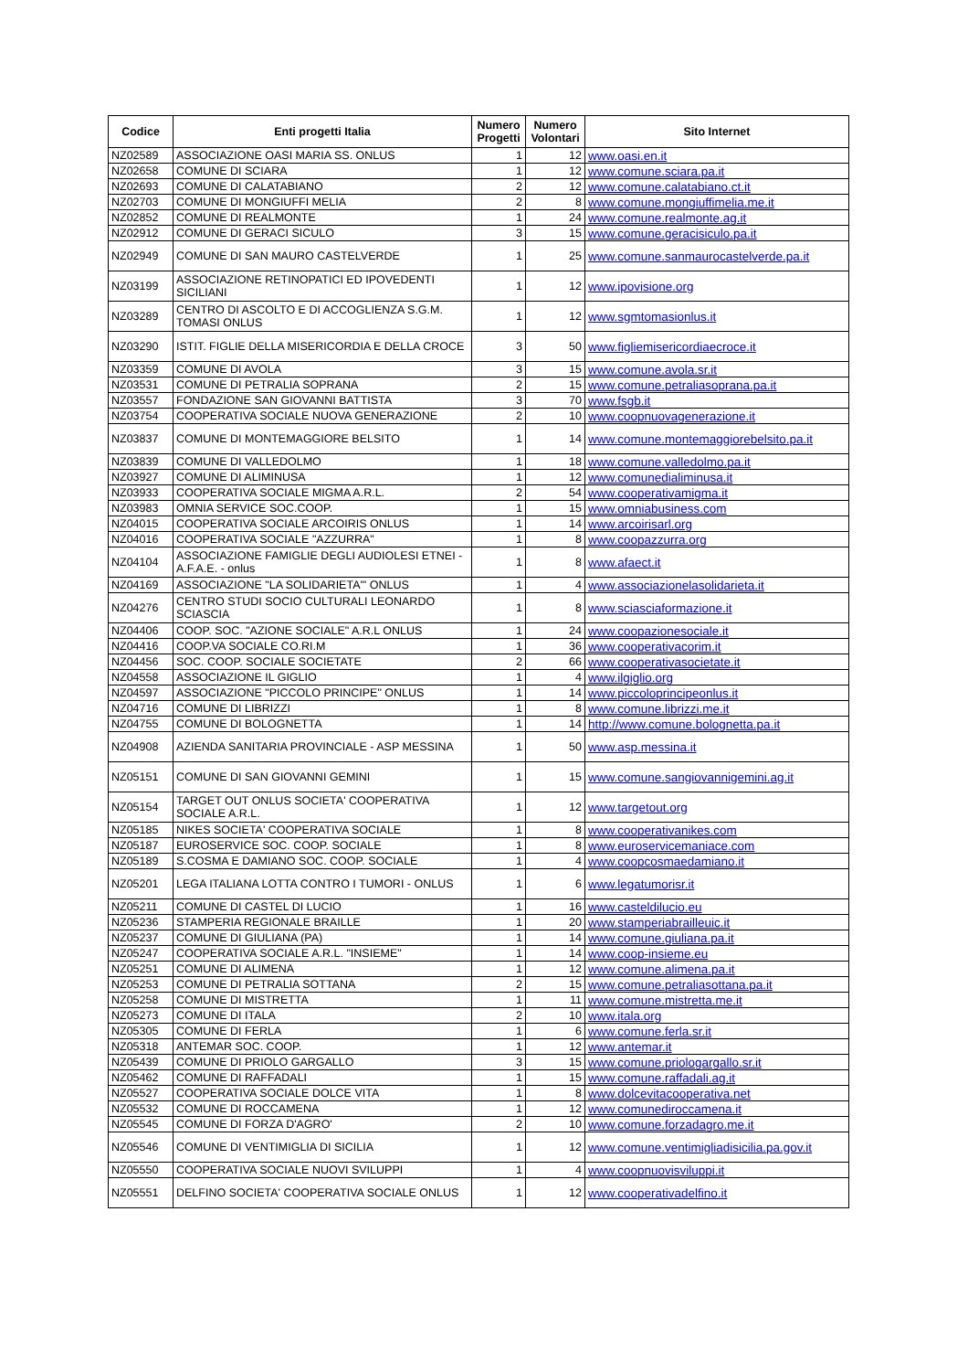| Codice | Enti progetti Italia | Numero Progetti | Numero Volontari | Sito Internet |
| --- | --- | --- | --- | --- |
| NZ02589 | ASSOCIAZIONE OASI MARIA SS. ONLUS | 1 | 12 | www.oasi.en.it |
| NZ02658 | COMUNE DI SCIARA | 1 | 12 | www.comune.sciara.pa.it |
| NZ02693 | COMUNE DI CALATABIANO | 2 | 12 | www.comune.calatabiano.ct.it |
| NZ02703 | COMUNE DI MONGIUFFI MELIA | 2 | 8 | www.comune.mongiuffimelia.me.it |
| NZ02852 | COMUNE DI REALMONTE | 1 | 24 | www.comune.realmonte.ag.it |
| NZ02912 | COMUNE DI GERACI SICULO | 3 | 15 | www.comune.geracisiculo.pa.it |
| NZ02949 | COMUNE DI SAN MAURO CASTELVERDE | 1 | 25 | www.comune.sanmaurocastelverde.pa.it |
| NZ03199 | ASSOCIAZIONE RETINOPATICI ED IPOVEDENTI SICILIANI | 1 | 12 | www.ipovisione.org |
| NZ03289 | CENTRO DI ASCOLTO E DI ACCOGLIENZA S.G.M. TOMASI ONLUS | 1 | 12 | www.sgmtomasionlus.it |
| NZ03290 | ISTIT. FIGLIE DELLA MISERICORDIA E DELLA CROCE | 3 | 50 | www.figliemisericordiaecroce.it |
| NZ03359 | COMUNE DI AVOLA | 3 | 15 | www.comune.avola.sr.it |
| NZ03531 | COMUNE DI PETRALIA SOPRANA | 2 | 15 | www.comune.petraliasoprana.pa.it |
| NZ03557 | FONDAZIONE SAN GIOVANNI BATTISTA | 3 | 70 | www.fsgb.it |
| NZ03754 | COOPERATIVA SOCIALE NUOVA GENERAZIONE | 2 | 10 | www.coopnuovagenerazione.it |
| NZ03837 | COMUNE DI MONTEMAGGIORE BELSITO | 1 | 14 | www.comune.montemaggiorebelsito.pa.it |
| NZ03839 | COMUNE DI VALLEDOLMO | 1 | 18 | www.comune.valledolmo.pa.it |
| NZ03927 | COMUNE DI ALIMINUSA | 1 | 12 | www.comunedialiminusa.it |
| NZ03933 | COOPERATIVA SOCIALE MIGMA A.R.L. | 2 | 54 | www.cooperativamigma.it |
| NZ03983 | OMNIA SERVICE SOC.COOP. | 1 | 15 | www.omniabusiness.com |
| NZ04015 | COOPERATIVA SOCIALE ARCOIRIS ONLUS | 1 | 14 | www.arcoirisarl.org |
| NZ04016 | COOPERATIVA SOCIALE "AZZURRA" | 1 | 8 | www.coopazzurra.org |
| NZ04104 | ASSOCIAZIONE FAMIGLIE DEGLI AUDIOLESI ETNEI - A.F.A.E. - onlus | 1 | 8 | www.afaect.it |
| NZ04169 | ASSOCIAZIONE "LA SOLIDARIETA'" ONLUS | 1 | 4 | www.associazionelasolidarieta.it |
| NZ04276 | CENTRO STUDI SOCIO CULTURALI LEONARDO SCIASCIA | 1 | 8 | www.sciasciaformazione.it |
| NZ04406 | COOP. SOC. "AZIONE SOCIALE" A.R.L ONLUS | 1 | 24 | www.coopazionesociale.it |
| NZ04416 | COOP.VA SOCIALE CO.RI.M | 1 | 36 | www.cooperativacorim.it |
| NZ04456 | SOC. COOP. SOCIALE SOCIETATE | 2 | 66 | www.cooperativasocietate.it |
| NZ04558 | ASSOCIAZIONE IL GIGLIO | 1 | 4 | www.ilgiglio.org |
| NZ04597 | ASSOCIAZIONE "PICCOLO PRINCIPE" ONLUS | 1 | 14 | www.piccoloprincipeonlus.it |
| NZ04716 | COMUNE DI LIBRIZZI | 1 | 8 | www.comune.librizzi.me.it |
| NZ04755 | COMUNE DI BOLOGNETTA | 1 | 14 | http://www.comune.bolognetta.pa.it |
| NZ04908 | AZIENDA SANITARIA PROVINCIALE - ASP MESSINA | 1 | 50 | www.asp.messina.it |
| NZ05151 | COMUNE DI SAN GIOVANNI GEMINI | 1 | 15 | www.comune.sangiovannigemini.ag.it |
| NZ05154 | TARGET OUT ONLUS SOCIETA' COOPERATIVA SOCIALE A.R.L. | 1 | 12 | www.targetout.org |
| NZ05185 | NIKES SOCIETA' COOPERATIVA SOCIALE | 1 | 8 | www.cooperativanikes.com |
| NZ05187 | EUROSERVICE SOC. COOP. SOCIALE | 1 | 8 | www.euroservicemaniace.com |
| NZ05189 | S.COSMA E DAMIANO SOC. COOP. SOCIALE | 1 | 4 | www.coopcosmaedamiano.it |
| NZ05201 | LEGA ITALIANA LOTTA CONTRO I TUMORI - ONLUS | 1 | 6 | www.legatumorisr.it |
| NZ05211 | COMUNE DI CASTEL DI LUCIO | 1 | 16 | www.casteldilucio.eu |
| NZ05236 | STAMPERIA REGIONALE BRAILLE | 1 | 20 | www.stamperiabrailleuic.it |
| NZ05237 | COMUNE DI GIULIANA (PA) | 1 | 14 | www.comune.giuliana.pa.it |
| NZ05247 | COOPERATIVA SOCIALE A.R.L. "INSIEME" | 1 | 14 | www.coop-insieme.eu |
| NZ05251 | COMUNE DI ALIMENA | 1 | 12 | www.comune.alimena.pa.it |
| NZ05253 | COMUNE DI PETRALIA SOTTANA | 2 | 15 | www.comune.petraliasottana.pa.it |
| NZ05258 | COMUNE DI MISTRETTA | 1 | 11 | www.comune.mistretta.me.it |
| NZ05273 | COMUNE DI ITALA | 2 | 10 | www.itala.org |
| NZ05305 | COMUNE DI FERLA | 1 | 6 | www.comune.ferla.sr.it |
| NZ05318 | ANTEMAR SOC. COOP. | 1 | 12 | www.antemar.it |
| NZ05439 | COMUNE DI PRIOLO GARGALLO | 3 | 15 | www.comune.priologargallo.sr.it |
| NZ05462 | COMUNE DI RAFFADALI | 1 | 15 | www.comune.raffadali.ag.it |
| NZ05527 | COOPERATIVA SOCIALE DOLCE VITA | 1 | 8 | www.dolcevitacooperativa.net |
| NZ05532 | COMUNE DI ROCCAMENA | 1 | 12 | www.comunediroccamena.it |
| NZ05545 | COMUNE DI FORZA D'AGRO' | 2 | 10 | www.comune.forzadagro.me.it |
| NZ05546 | COMUNE DI VENTIMIGLIA DI SICILIA | 1 | 12 | www.comune.ventimigliadisicilia.pa.gov.it |
| NZ05550 | COOPERATIVA SOCIALE NUOVI SVILUPPI | 1 | 4 | www.coopnuovisviluppi.it |
| NZ05551 | DELFINO SOCIETA' COOPERATIVA SOCIALE ONLUS | 1 | 12 | www.cooperativadelfino.it |